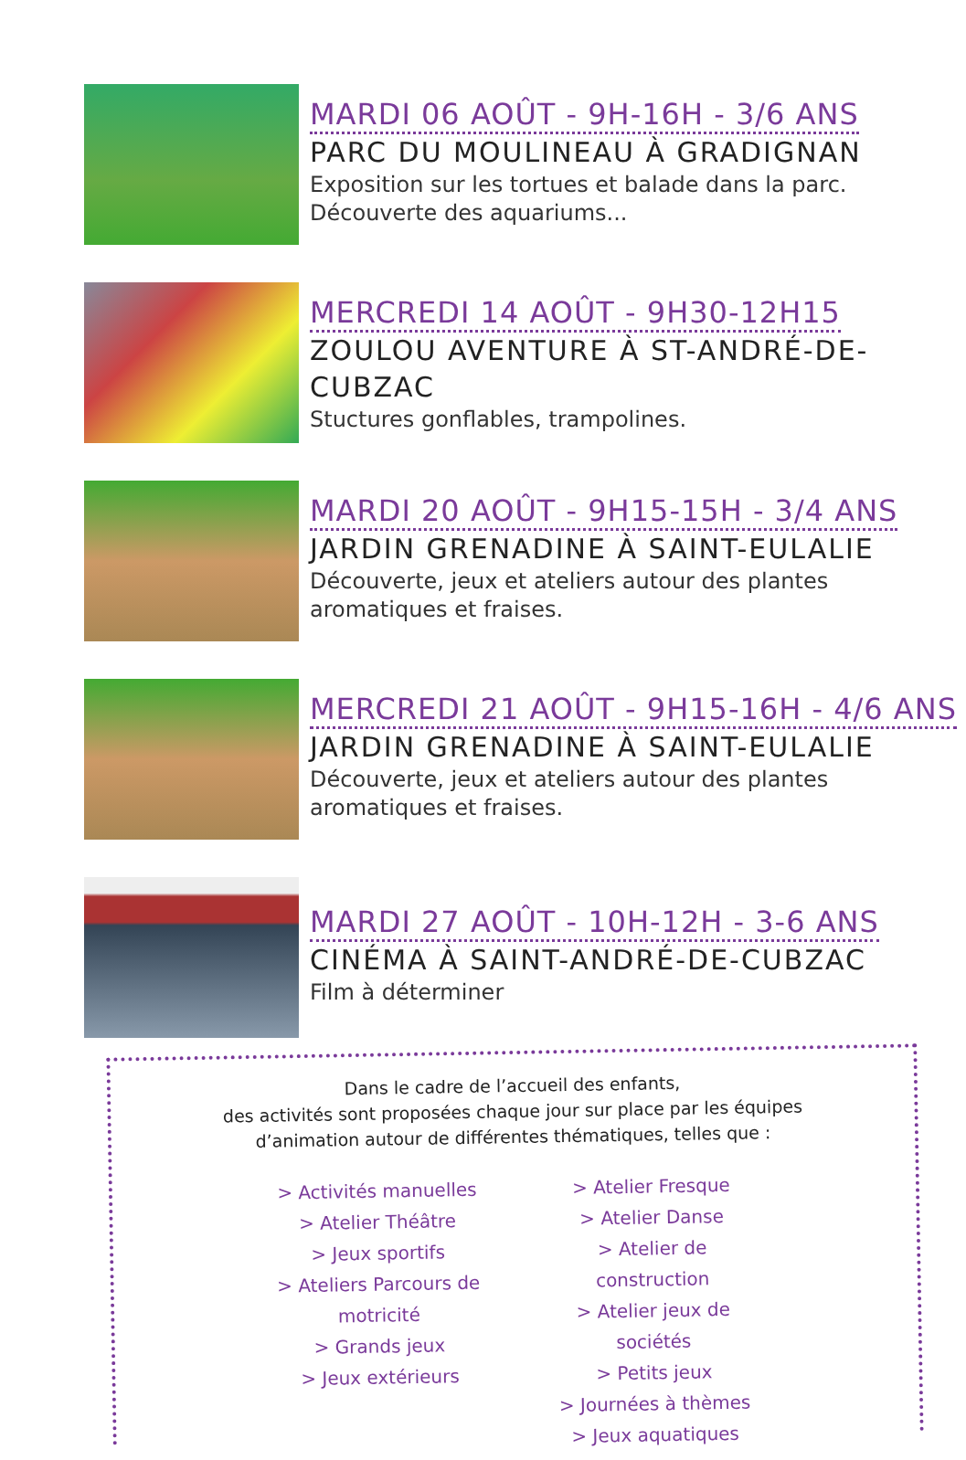MARDI 06 AOÛT - 9H-16H - 3/6 ANS
PARC DU MOULINEAU À GRADIGNAN
Exposition sur les tortues et balade dans la parc.
Découverte des aquariums...
MERCREDI 14 AOÛT - 9H30-12H15
ZOULOU AVENTURE À ST-ANDRÉ-DE-CUBZAC
Stuctures gonflables, trampolines.
MARDI 20 AOÛT - 9H15-15H - 3/4 ANS
JARDIN GRENADINE À SAINT-EULALIE
Découverte, jeux et ateliers autour des plantes
aromatiques et fraises.
MERCREDI 21 AOÛT - 9H15-16H - 4/6 ANS
JARDIN GRENADINE À SAINT-EULALIE
Découverte, jeux et ateliers autour des plantes
aromatiques et fraises.
MARDI 27 AOÛT - 10H-12H - 3-6 ANS
CINÉMA À SAINT-ANDRÉ-DE-CUBZAC
Film à déterminer
Dans le cadre de l’accueil des enfants,
des activités sont proposées chaque jour sur place par les équipes
d’animation autour de différentes thématiques, telles que :
> Activités manuelles
> Atelier Théâtre
> Jeux sportifs
> Ateliers Parcours de motricité
> Grands jeux
> Jeux extérieurs
> Atelier Fresque
> Atelier Danse
> Atelier de construction
> Atelier jeux de sociétés
> Petits jeux
> Journées à thèmes
> Jeux aquatiques